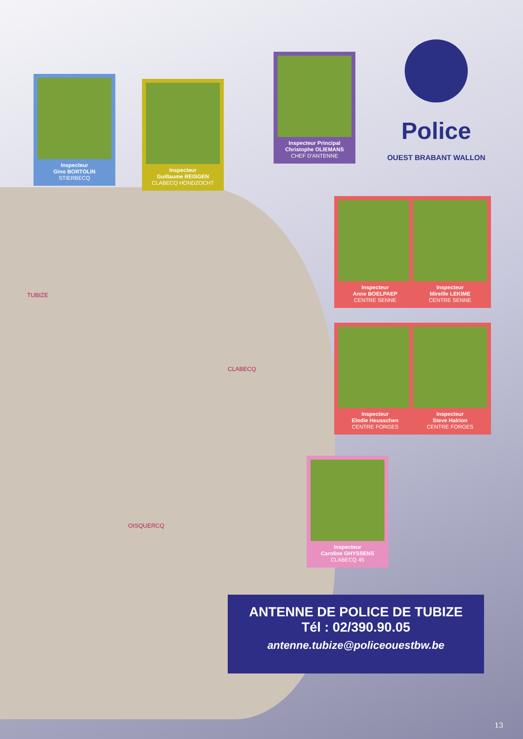TUBIZE
CLABECQ
OISQUERCQ
Police
OUEST BRABANT WALLON
Inspecteur
Gino BORTOLIN
STIERBECQ
Inspecteur
Guillaume REISGEN
CLABECQ HONDZOCHT
Inspecteur Principal
Christophe OLIEMANS
CHEF D'ANTENNE
Inspecteur
Anne BOELPAEP
CENTRE SENNE
Inspecteur
Mireille LEKIME
CENTRE SENNE
Inspecteur
Elodie Heusschen
CENTRE FORGES
Inspecteur
Steve Halrion
CENTRE FORGES
Inspecteur
Caroline GHYSSENS
CLABECQ 45
ANTENNE DE POLICE DE TUBIZE
Tél : 02/390.90.05
antenne.tubize@policeouestbw.be
13